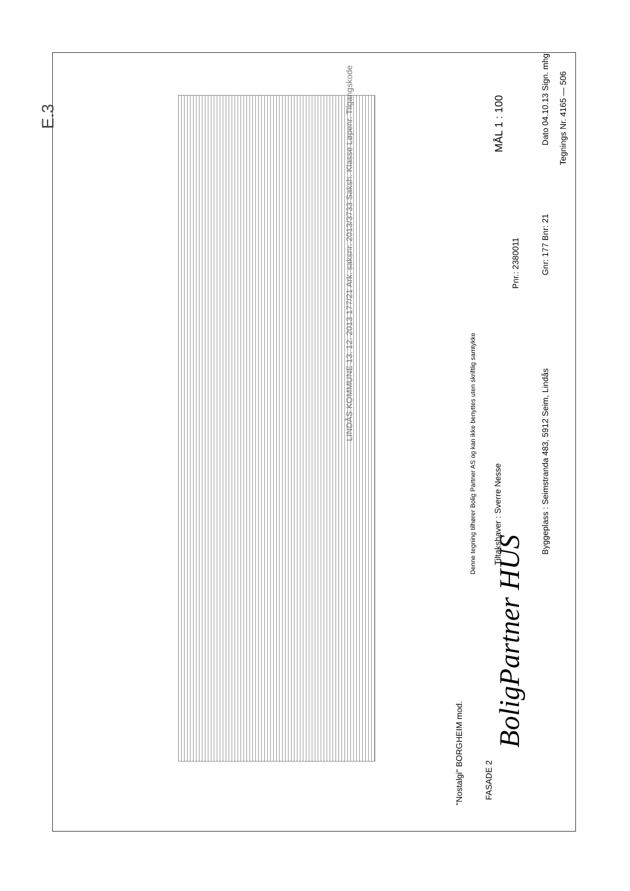E.3
LINDÅS KOMMUNE 13. 12. 2013 177/21 Ark. saksnr. 2013/3733 Saksh. Klasse Løpenr. Tilgangskode
Denne tegning tilhører Bolig Partner AS og kan ikke benyttes uten skriftlig samtykke
"Nostalgi" BORGHEIM mod.
FASADE 2
BoligPartner HUS
Tiltakshaver : Sverre Nesse
Pnr.: 2380011
Byggeplass : Seimstranda 483, 5912 Seim, Lindås
MÅL 1 : 100
Dato 04.10.13 Sign. mhg
Gnr: 177 Bnr: 21
Tegnings Nr. 4165 — 506